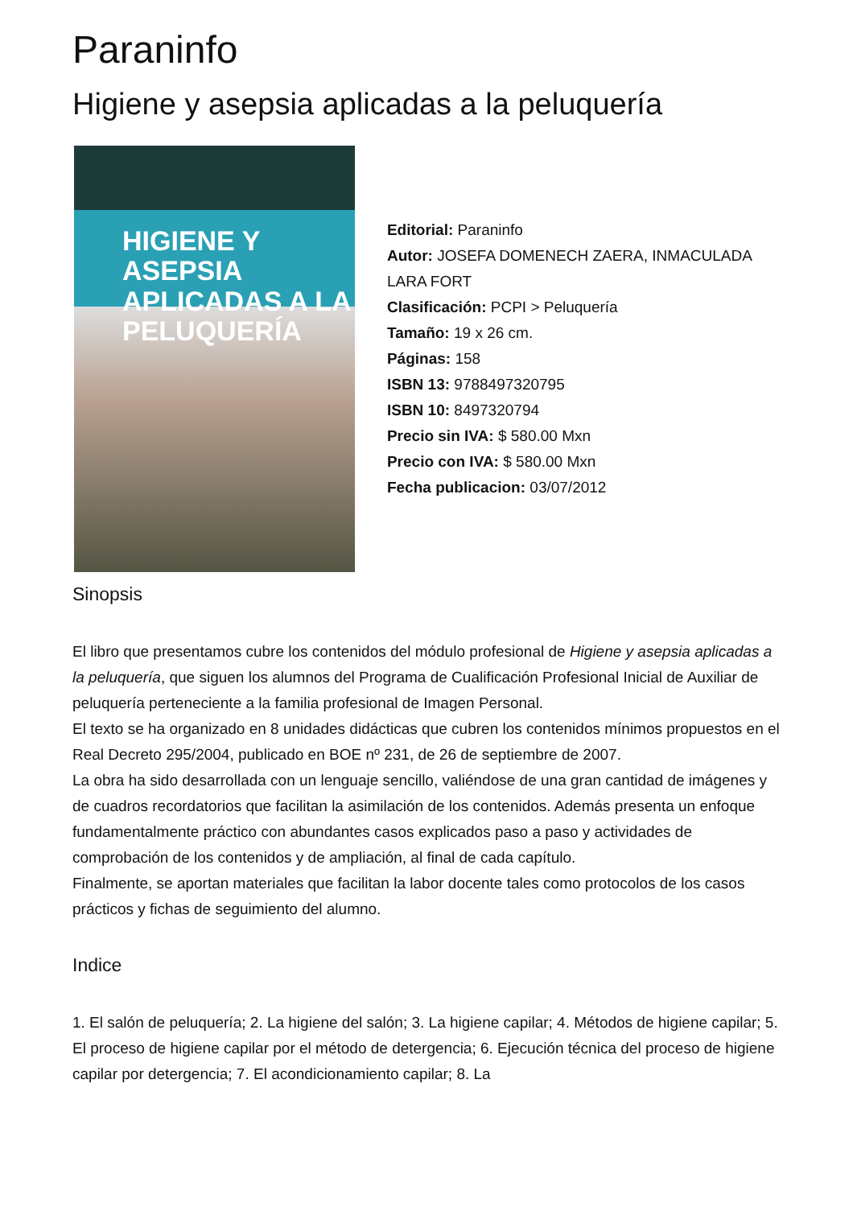Paraninfo
Higiene y asepsia aplicadas a la peluquería
HIGIENE Y ASEPSIA
APLICADAS A LA
PELUQUERÍA
Editorial: Paraninfo
Autor: JOSEFA DOMENECH ZAERA, INMACULADA LARA FORT
Clasificación: PCPI > Peluquería
Tamaño: 19 x 26 cm.
Páginas: 158
ISBN 13: 9788497320795
ISBN 10: 8497320794
Precio sin IVA: $ 580.00 Mxn
Precio con IVA: $ 580.00 Mxn
Fecha publicacion: 03/07/2012
Sinopsis
El libro que presentamos cubre los contenidos del módulo profesional de Higiene y asepsia aplicadas a la peluquería, que siguen los alumnos del Programa de Cualificación Profesional Inicial de Auxiliar de peluquería perteneciente a la familia profesional de Imagen Personal.
El texto se ha organizado en 8 unidades didácticas que cubren los contenidos mínimos propuestos en el Real Decreto 295/2004, publicado en BOE nº 231, de 26 de septiembre de 2007.
La obra ha sido desarrollada con un lenguaje sencillo, valiéndose de una gran cantidad de imágenes y de cuadros recordatorios que facilitan la asimilación de los contenidos. Además presenta un enfoque fundamentalmente práctico con abundantes casos explicados paso a paso y actividades de comprobación de los contenidos y de ampliación, al final de cada capítulo.
Finalmente, se aportan materiales que facilitan la labor docente tales como protocolos de los casos prácticos y fichas de seguimiento del alumno.
Indice
1. El salón de peluquería; 2. La higiene del salón; 3. La higiene capilar; 4. Métodos de higiene capilar; 5. El proceso de higiene capilar por el método de detergencia; 6. Ejecución técnica del proceso de higiene capilar por detergencia; 7. El acondicionamiento capilar; 8. La